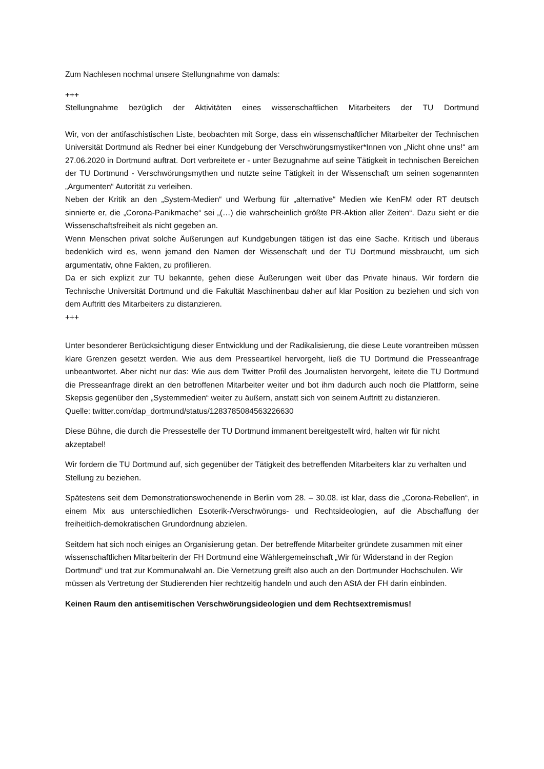Zum Nachlesen nochmal unsere Stellungnahme von damals:
+++
Stellungnahme bezüglich der Aktivitäten eines wissenschaftlichen Mitarbeiters der TU Dortmund
Wir, von der antifaschistischen Liste, beobachten mit Sorge, dass ein wissenschaftlicher Mitarbeiter der Technischen Universität Dortmund als Redner bei einer Kundgebung der Verschwörungsmystiker*Innen von „Nicht ohne uns!“ am 27.06.2020 in Dortmund auftrat. Dort verbreitete er - unter Bezugnahme auf seine Tätigkeit in technischen Bereichen der TU Dortmund - Verschwörungsmythen und nutzte seine Tätigkeit in der Wissenschaft um seinen sogenannten „Argumenten“ Autorität zu verleihen.
Neben der Kritik an den „System-Medien“ und Werbung für „alternative“ Medien wie KenFM oder RT deutsch sinnierte er, die „Corona-Panikmache“ sei „(…) die wahrscheinlich größte PR-Aktion aller Zeiten“. Dazu sieht er die Wissenschaftsfreiheit als nicht gegeben an.
Wenn Menschen privat solche Äußerungen auf Kundgebungen tätigen ist das eine Sache. Kritisch und überaus bedenklich wird es, wenn jemand den Namen der Wissenschaft und der TU Dortmund missbraucht, um sich argumentativ, ohne Fakten, zu profilieren.
Da er sich explizit zur TU bekannte, gehen diese Äußerungen weit über das Private hinaus. Wir fordern die Technische Universität Dortmund und die Fakultät Maschinenbau daher auf klar Position zu beziehen und sich von dem Auftritt des Mitarbeiters zu distanzieren.
+++
Unter besonderer Berücksichtigung dieser Entwicklung und der Radikalisierung, die diese Leute vorantreiben müssen klare Grenzen gesetzt werden. Wie aus dem Presseartikel hervorgeht, ließ die TU Dortmund die Presseanfrage unbeantwortet. Aber nicht nur das: Wie aus dem Twitter Profil des Journalisten hervorgeht, leitete die TU Dortmund die Presseanfrage direkt an den betroffenen Mitarbeiter weiter und bot ihm dadurch auch noch die Plattform, seine Skepsis gegenüber den „Systemmedien“ weiter zu äußern, anstatt sich von seinem Auftritt zu distanzieren.
Quelle: twitter.com/dap_dortmund/status/1283785084563226630
Diese Bühne, die durch die Pressestelle der TU Dortmund immanent bereitgestellt wird, halten wir für nicht akzeptabel!
Wir fordern die TU Dortmund auf, sich gegenüber der Tätigkeit des betreffenden Mitarbeiters klar zu verhalten und Stellung zu beziehen.
Spätestens seit dem Demonstrationswochenende in Berlin vom 28. – 30.08. ist klar, dass die „Corona-Rebellen“, in einem Mix aus unterschiedlichen Esoterik-/Verschwörungs- und Rechtsideologien, auf die Abschaffung der freiheitlich-demokratischen Grundordnung abzielen.
Seitdem hat sich noch einiges an Organisierung getan. Der betreffende Mitarbeiter gründete zusammen mit einer wissenschaftlichen Mitarbeiterin der FH Dortmund eine Wählergemeinschaft „Wir für Widerstand in der Region Dortmund“ und trat zur Kommunalwahl an. Die Vernetzung greift also auch an den Dortmunder Hochschulen. Wir müssen als Vertretung der Studierenden hier rechtzeitig handeln und auch den AStA der FH darin einbinden.
Keinen Raum den antisemitischen Verschwörungsideologien und dem Rechtsextremismus!